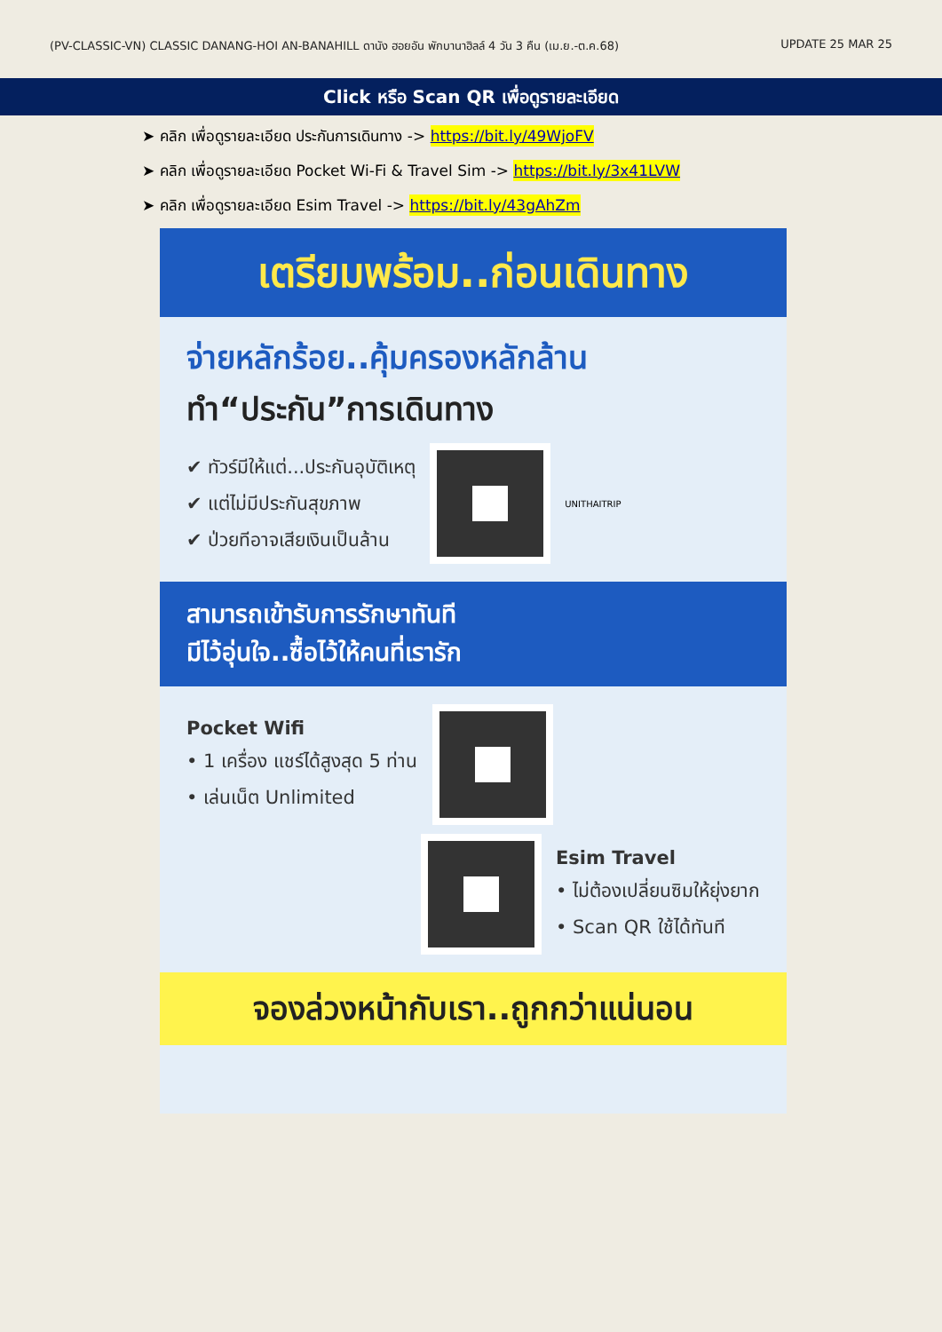(PV-CLASSIC-VN) CLASSIC DANANG-HOI AN-BANAHILL ดานัง ฮอยอัน พักบานาฮิลล์ 4 วัน 3 คืน (เม.ย.-ต.ค.68) UPDATE 25 MAR 25
Click หรือ Scan QR เพื่อดูรายละเอียด
➤ คลิก เพื่อดูรายละเอียด ประกันการเดินทาง -> https://bit.ly/49WjoFV
➤ คลิก เพื่อดูรายละเอียด Pocket Wi-Fi & Travel Sim -> https://bit.ly/3x41LVW
➤ คลิก เพื่อดูรายละเอียด Esim Travel -> https://bit.ly/43gAhZm
เตรียมพร้อม..ก่อนเดินทาง
จ่ายหลักร้อย..คุ้มครองหลักล้าน
ทำ“ประกัน”การเดินทาง
✔ ทัวร์มีให้แต่...ประกันอุบัติเหตุ
✔ แต่ไม่มีประกันสุขภาพ
✔ ป่วยทีอาจเสียเงินเป็นล้าน
UNITHAITRIP
สามารถเข้ารับการรักษาทันที
มีไว้อุ่นใจ..ซื้อไว้ให้คนที่เรารัก
Pocket Wifi
• 1 เครื่อง แชร์ได้สูงสุด 5 ท่าน
• เล่นเน็ต Unlimited
Esim Travel
• ไม่ต้องเปลี่ยนซิมให้ยุ่งยาก
• Scan QR ใช้ได้ทันที
จองล่วงหน้ากับเรา..ถูกกว่าแน่นอน